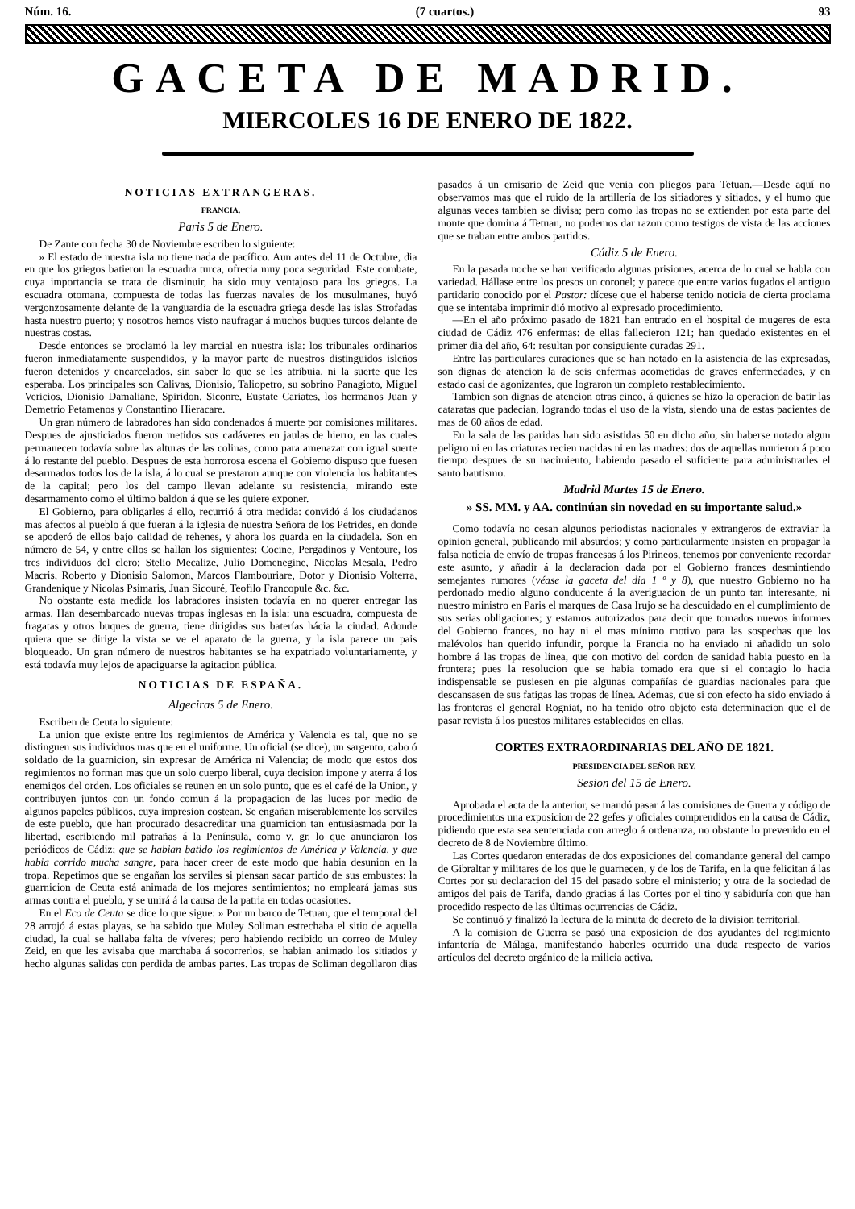Núm. 16. (7 cuartos.) 93
GACETA DE MADRID.
MIERCOLES 16 DE ENERO DE 1822.
NOTICIAS EXTRANGERAS.
FRANCIA.
Paris 5 de Enero.
De Zante con fecha 30 de Noviembre escriben lo siguiente:
» El estado de nuestra isla no tiene nada de pacífico. Aun antes del 11 de Octubre, dia en que los griegos batieron la escuadra turca, ofrecia muy poca seguridad. Este combate, cuya importancia se trata de disminuir, ha sido muy ventajoso para los griegos. La escuadra otomana, compuesta de todas las fuerzas navales de los musulmanes, huyó vergonzosamente delante de la vanguardia de la escuadra griega desde las islas Strofadas hasta nuestro puerto; y nosotros hemos visto naufragar á muchos buques turcos delante de nuestras costas.
Desde entonces se proclamó la ley marcial en nuestra isla: los tribunales ordinarios fueron inmediatamente suspendidos, y la mayor parte de nuestros distinguidos isleños fueron detenidos y encarcelados, sin saber lo que se les atribuia, ni la suerte que les esperaba. Los principales son Calivas, Dionisio, Taliopetro, su sobrino Panagioto, Miguel Vericios, Dionisio Damaliane, Spiridon, Siconre, Eustate Cariates, los hermanos Juan y Demetrio Petamenos y Constantino Hieracare.
Un gran número de labradores han sido condenados á muerte por comisiones militares. Despues de ajusticiados fueron metidos sus cadáveres en jaulas de hierro, en las cuales permanecen todavía sobre las alturas de las colinas, como para amenazar con igual suerte á lo restante del pueblo. Despues de esta horrorosa escena el Gobierno dispuso que fuesen desarmados todos los de la isla, á lo cual se prestaron aunque con violencia los habitantes de la capital; pero los del campo llevan adelante su resistencia, mirando este desarmamento como el último baldon á que se les quiere exponer.
El Gobierno, para obligarles á ello, recurrió á otra medida: convidó á los ciudadanos mas afectos al pueblo á que fueran á la iglesia de nuestra Señora de los Petrides, en donde se apoderó de ellos bajo calidad de rehenes, y ahora los guarda en la ciudadela. Son en número de 54, y entre ellos se hallan los siguientes: Cocine, Pergadinos y Ventoure, los tres individuos del clero; Stelio Mecalize, Julio Domenegine, Nicolas Mesala, Pedro Macris, Roberto y Dionisio Salomon, Marcos Flambouriare, Dotor y Dionisio Volterra, Grandenique y Nicolas Psimaris, Juan Sicouré, Teofilo Francopule &c. &c.
No obstante esta medida los labradores insisten todavía en no querer entregar las armas. Han desembarcado nuevas tropas inglesas en la isla: una escuadra, compuesta de fragatas y otros buques de guerra, tiene dirigidas sus baterías hácia la ciudad. Adonde quiera que se dirige la vista se ve el aparato de la guerra, y la isla parece un pais bloqueado. Un gran número de nuestros habitantes se ha expatriado voluntariamente, y está todavía muy lejos de apaciguarse la agitacion pública.
NOTICIAS DE ESPAÑA.
Algeciras 5 de Enero.
Escriben de Ceuta lo siguiente:
La union que existe entre los regimientos de América y Valencia es tal, que no se distinguen sus individuos mas que en el uniforme. Un oficial (se dice), un sargento, cabo ó soldado de la guarnicion, sin expresar de América ni Valencia; de modo que estos dos regimientos no forman mas que un solo cuerpo liberal, cuya decision impone y aterra á los enemigos del orden. Los oficiales se reunen en un solo punto, que es el café de la Union, y contribuyen juntos con un fondo comun á la propagacion de las luces por medio de algunos papeles públicos, cuya impresion costean. Se engañan miserablemente los serviles de este pueblo, que han procurado desacreditar una guarnicion tan entusiasmada por la libertad, escribiendo mil patrañas á la Península, como v. gr. lo que anunciaron los periódicos de Cádiz; que se habian batido los regimientos de América y Valencia, y que habia corrido mucha sangre, para hacer creer de este modo que habia desunion en la tropa. Repetimos que se engañan los serviles si piensan sacar partido de sus embustes: la guarnicion de Ceuta está animada de los mejores sentimientos; no empleará jamas sus armas contra el pueblo, y se unirá á la causa de la patria en todas ocasiones.
En el Eco de Ceuta se dice lo que sigue: » Por un barco de Tetuan, que el temporal del 28 arrojó á estas playas, se ha sabido que Muley Soliman estrechaba el sitio de aquella ciudad, la cual se hallaba falta de víveres; pero habiendo recibido un correo de Muley Zeid, en que les avisaba que marchaba á socorrerlos, se habian animado los sitiados y hecho algunas salidas con perdida de ambas partes. Las tropas de Soliman degollaron dias pasados á un emisario de Zeid que venia con pliegos para Tetuan.—Desde aquí no observamos mas que el ruido de la artillería de los sitiadores y sitiados, y el humo que algunas veces tambien se divisa; pero como las tropas no se extienden por esta parte del monte que domina á Tetuan, no podemos dar razon como testigos de vista de las acciones que se traban entre ambos partidos.
Cádiz 5 de Enero.
En la pasada noche se han verificado algunas prisiones, acerca de lo cual se habla con variedad. Hállase entre los presos un coronel; y parece que entre varios fugados el antiguo partidario conocido por el Pastor: dícese que el haberse tenido noticia de cierta proclama que se intentaba imprimir dió motivo al expresado procedimiento.
—En el año próximo pasado de 1821 han entrado en el hospital de mugeres de esta ciudad de Cádiz 476 enfermas: de ellas fallecieron 121; han quedado existentes en el primer dia del año, 64: resultan por consiguiente curadas 291.
Entre las particulares curaciones que se han notado en la asistencia de las expresadas, son dignas de atencion la de seis enfermas acometidas de graves enfermedades, y en estado casi de agonizantes, que lograron un completo restablecimiento.
Tambien son dignas de atencion otras cinco, á quienes se hizo la operacion de batir las cataratas que padecian, logrando todas el uso de la vista, siendo una de estas pacientes de mas de 60 años de edad.
En la sala de las paridas han sido asistidas 50 en dicho año, sin haberse notado algun peligro ni en las criaturas recien nacidas ni en las madres: dos de aquellas murieron á poco tiempo despues de su nacimiento, habiendo pasado el suficiente para administrarles el santo bautismo.
Madrid Martes 15 de Enero.
» SS. MM. y AA. continúan sin novedad en su importante salud.»
Como todavía no cesan algunos periodistas nacionales y extrangeros de extraviar la opinion general, publicando mil absurdos; y como particularmente insisten en propagar la falsa noticia de envío de tropas francesas á los Pirineos, tenemos por conveniente recordar este asunto, y añadir á la declaracion dada por el Gobierno frances desmintiendo semejantes rumores (véase la gaceta del dia 1 º y 8), que nuestro Gobierno no ha perdonado medio alguno conducente á la averiguacion de un punto tan interesante, ni nuestro ministro en Paris el marques de Casa Irujo se ha descuidado en el cumplimiento de sus serias obligaciones; y estamos autorizados para decir que tomados nuevos informes del Gobierno frances, no hay ni el mas mínimo motivo para las sospechas que los malévolos han querido infundir, porque la Francia no ha enviado ni añadido un solo hombre á las tropas de línea, que con motivo del cordon de sanidad habia puesto en la frontera; pues la resolucion que se habia tomado era que si el contagio lo hacia indispensable se pusiesen en pie algunas compañías de guardias nacionales para que descansasen de sus fatigas las tropas de línea. Ademas, que si con efecto ha sido enviado á las fronteras el general Rogniat, no ha tenido otro objeto esta determinacion que el de pasar revista á los puestos militares establecidos en ellas.
CORTES EXTRAORDINARIAS DEL AÑO DE 1821.
PRESIDENCIA DEL SEÑOR REY.
Sesion del 15 de Enero.
Aprobada el acta de la anterior, se mandó pasar á las comisiones de Guerra y código de procedimientos una exposicion de 22 gefes y oficiales comprendidos en la causa de Cádiz, pidiendo que esta sea sentenciada con arreglo á ordenanza, no obstante lo prevenido en el decreto de 8 de Noviembre último.
Las Cortes quedaron enteradas de dos exposiciones del comandante general del campo de Gibraltar y militares de los que le guarnecen, y de los de Tarifa, en la que felicitan á las Cortes por su declaracion del 15 del pasado sobre el ministerio; y otra de la sociedad de amigos del pais de Tarifa, dando gracias á las Cortes por el tino y sabiduría con que han procedido respecto de las últimas ocurrencias de Cádiz.
Se continuó y finalizó la lectura de la minuta de decreto de la division territorial.
A la comision de Guerra se pasó una exposicion de dos ayudantes del regimiento infantería de Málaga, manifestando haberles ocurrido una duda respecto de varios artículos del decreto orgánico de la milicia activa.